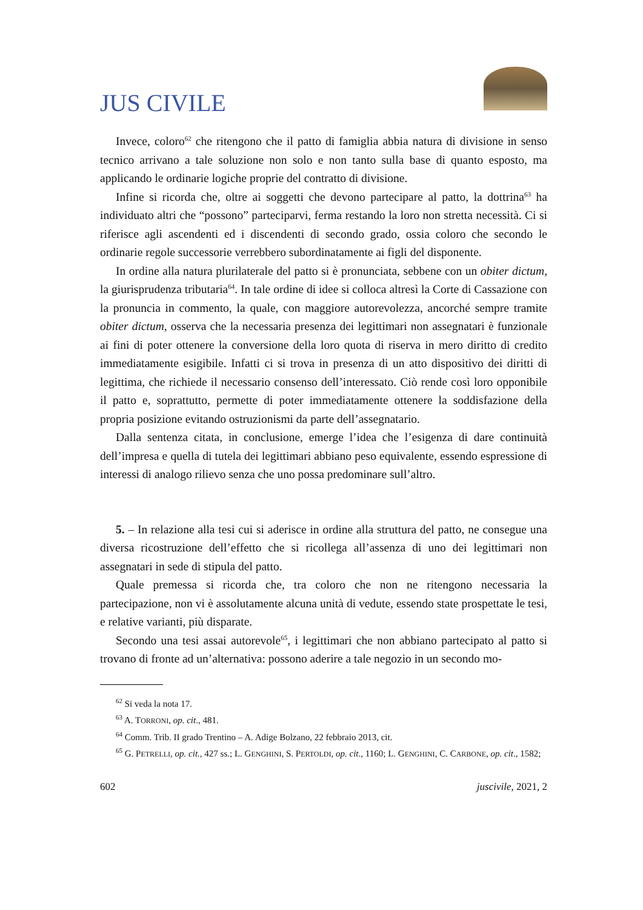JUS CIVILE
Invece, coloro<sup>62</sup> che ritengono che il patto di famiglia abbia natura di divisione in senso tecnico arrivano a tale soluzione non solo e non tanto sulla base di quanto esposto, ma applicando le ordinarie logiche proprie del contratto di divisione.
Infine si ricorda che, oltre ai soggetti che devono partecipare al patto, la dottrina<sup>63</sup> ha individuato altri che “possono” parteciparvi, ferma restando la loro non stretta necessità. Ci si riferisce agli ascendenti ed i discendenti di secondo grado, ossia coloro che secondo le ordinarie regole successorie verrebbero subordinatamente ai figli del disponente.
In ordine alla natura plurilaterale del patto si è pronunciata, sebbene con un obiter dictum, la giurisprudenza tributaria<sup>64</sup>. In tale ordine di idee si colloca altresì la Corte di Cassazione con la pronuncia in commento, la quale, con maggiore autorevolezza, ancorché sempre tramite obiter dictum, osserva che la necessaria presenza dei legittimari non assegnatari è funzionale ai fini di poter ottenere la conversione della loro quota di riserva in mero diritto di credito immediatamente esigibile. Infatti ci si trova in presenza di un atto dispositivo dei diritti di legittima, che richiede il necessario consenso dell’interessato. Ciò rende così loro opponibile il patto e, soprattutto, permette di poter immediatamente ottenere la soddisfazione della propria posizione evitando ostruzionismi da parte dell’assegnatario.
Dalla sentenza citata, in conclusione, emerge l’idea che l’esigenza di dare continuità dell’impresa e quella di tutela dei legittimari abbiano peso equivalente, essendo espressione di interessi di analogo rilievo senza che uno possa predominare sull’altro.
5. – In relazione alla tesi cui si aderisce in ordine alla struttura del patto, ne consegue una diversa ricostruzione dell’effetto che si ricollega all’assenza di uno dei legittimari non assegnatari in sede di stipula del patto.
Quale premessa si ricorda che, tra coloro che non ne ritengono necessaria la partecipazione, non vi è assolutamente alcuna unità di vedute, essendo state prospettate le tesi, e relative varianti, più disparate.
Secondo una tesi assai autorevole<sup>65</sup>, i legittimari che non abbiano partecipato al patto si trovano di fronte ad un’alternativa: possono aderire a tale negozio in un secondo mo-
<sup>62</sup> Si veda la nota 17.
<sup>63</sup> A. TORRONI, op. cit., 481.
<sup>64</sup> Comm. Trib. II grado Trentino – A. Adige Bolzano, 22 febbraio 2013, cit.
<sup>65</sup> G. PETRELLI, op. cit., 427 ss.; L. GENGHINI, S. PERTOLDI, op. cit., 1160; L. GENGHINI, C. CARBONE, op. cit., 1582;
602 juscivile, 2021, 2